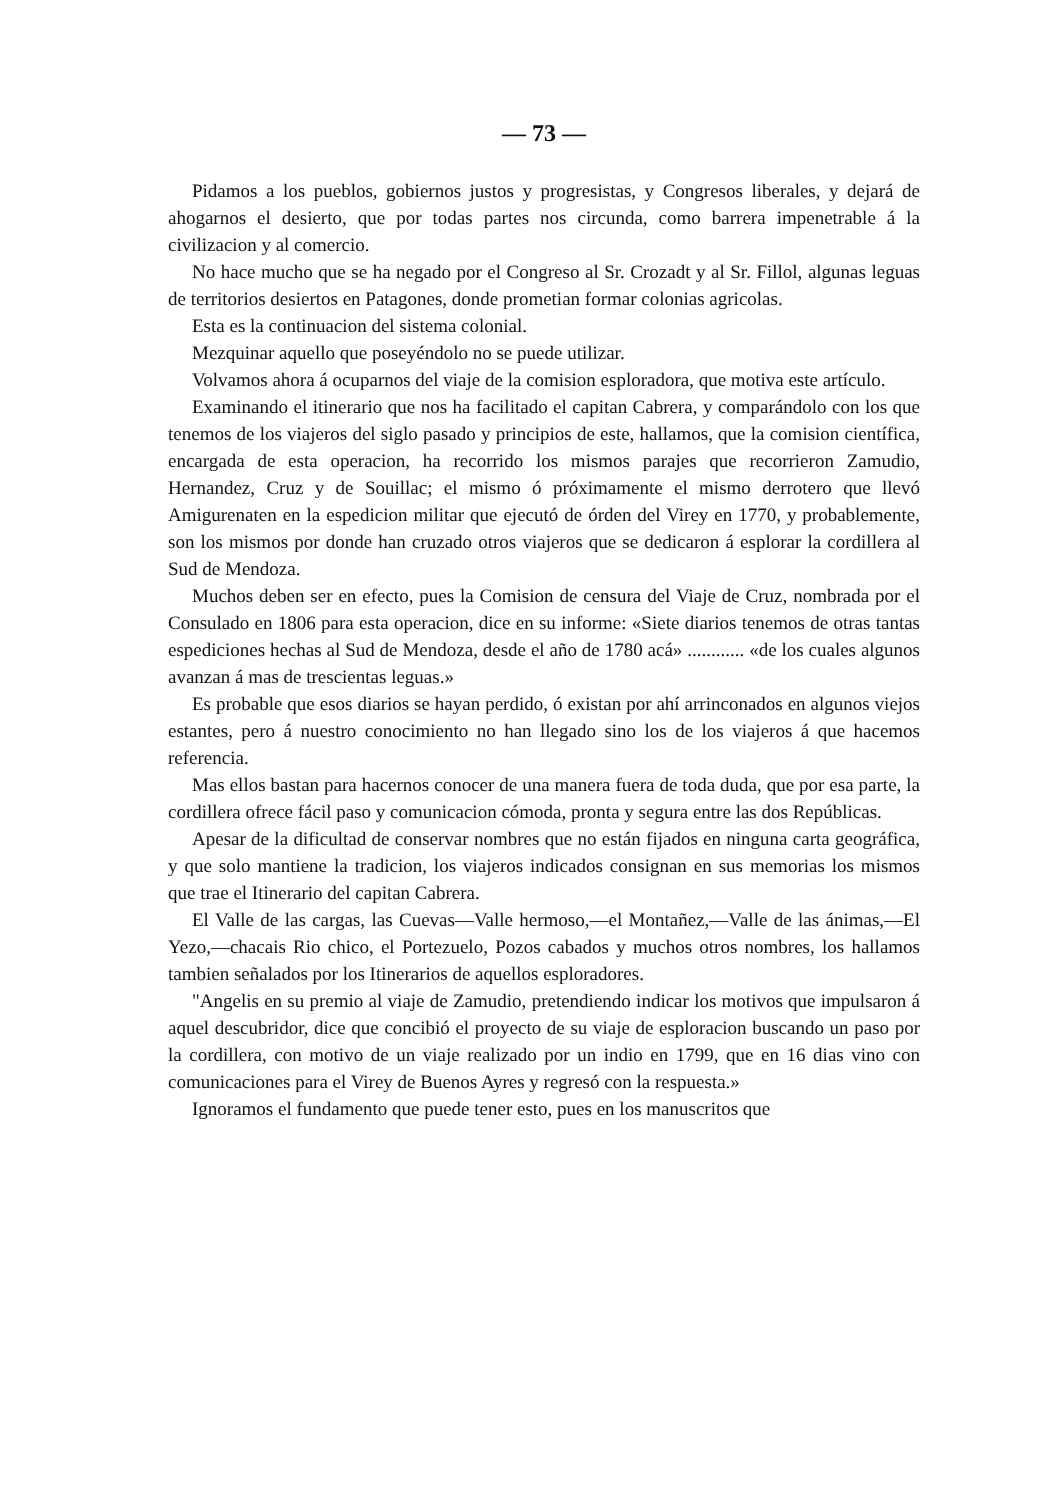— 73 —
Pidamos a los pueblos, gobiernos justos y progresistas, y Congresos liberales, y dejará de ahogarnos el desierto, que por todas partes nos circunda, como barrera impenetrable á la civilizacion y al comercio.
No hace mucho que se ha negado por el Congreso al Sr. Crozadt y al Sr. Fillol, algunas leguas de territorios desiertos en Patagones, donde prometian formar colonias agricolas.
Esta es la continuacion del sistema colonial.
Mezquinar aquello que poseyéndolo no se puede utilizar.
Volvamos ahora á ocuparnos del viaje de la comision esploradora, que motiva este artículo.
Examinando el itinerario que nos ha facilitado el capitan Cabrera, y comparándolo con los que tenemos de los viajeros del siglo pasado y principios de este, hallamos, que la comision científica, encargada de esta operacion, ha recorrido los mismos parajes que recorrieron Zamudio, Hernandez, Cruz y de Souillac; el mismo ó próximamente el mismo derrotero que llevó Amigurenaten en la espedicion militar que ejecutó de órden del Virey en 1770, y probablemente, son los mismos por donde han cruzado otros viajeros que se dedicaron á esplorar la cordillera al Sud de Mendoza.
Muchos deben ser en efecto, pues la Comision de censura del Viaje de Cruz, nombrada por el Consulado en 1806 para esta operacion, dice en su informe: «Siete diarios tenemos de otras tantas espediciones hechas al Sud de Mendoza, desde el año de 1780 acá» ............ «de los cuales algunos avanzan á mas de trescientas leguas.»
Es probable que esos diarios se hayan perdido, ó existan por ahí arrinconados en algunos viejos estantes, pero á nuestro conocimiento no han llegado sino los de los viajeros á que hacemos referencia.
Mas ellos bastan para hacernos conocer de una manera fuera de toda duda, que por esa parte, la cordillera ofrece fácil paso y comunicacion cómoda, pronta y segura entre las dos Repúblicas.
Apesar de la dificultad de conservar nombres que no están fijados en ninguna carta geográfica, y que solo mantiene la tradicion, los viajeros indicados consignan en sus memorias los mismos que trae el Itinerario del capitan Cabrera.
El Valle de las cargas, las Cuevas—Valle hermoso,—el Montañez,—Valle de las ánimas,—El Yezo,—chacais Rio chico, el Portezuelo, Pozos cabados y muchos otros nombres, los hallamos tambien señalados por los Itinerarios de aquellos esploradores.
"Angelis en su premio al viaje de Zamudio, pretendiendo indicar los motivos que impulsaron á aquel descubridor, dice que concibió el proyecto de su viaje de esploracion buscando un paso por la cordillera, con motivo de un viaje realizado por un indio en 1799, que en 16 dias vino con comunicaciones para el Virey de Buenos Ayres y regresó con la respuesta.»
Ignoramos el fundamento que puede tener esto, pues en los manuscritos que